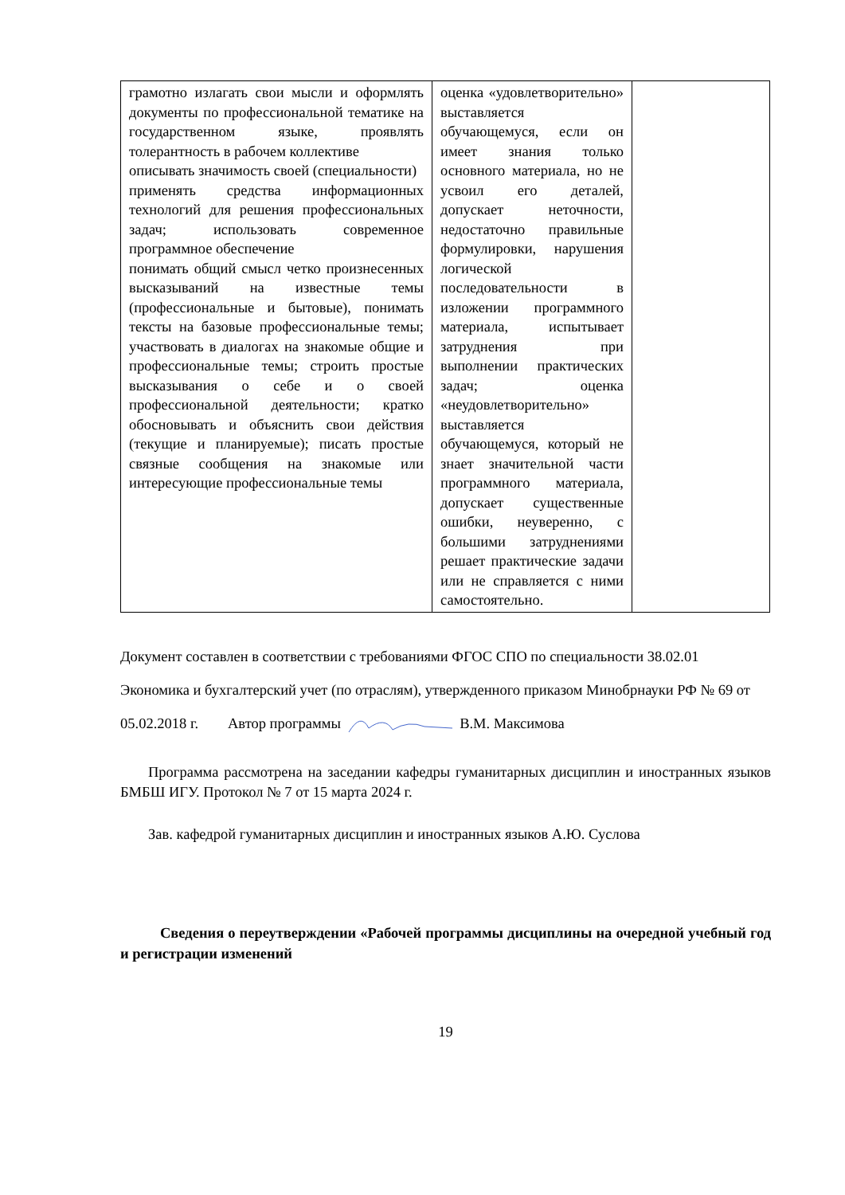| грамотно излагать свои мысли и оформлять документы по профессиональной тематике на государственном языке, проявлять толерантность в рабочем коллективе описывать значимость своей (специальности) применять средства информационных технологий для решения профессиональных задач; использовать современное программное обеспечение понимать общий смысл четко произнесенных высказываний на известные темы (профессиональные и бытовые), понимать тексты на базовые профессиональные темы; участвовать в диалогах на знакомые общие и профессиональные темы; строить простые высказывания о себе и о своей профессиональной деятельности; кратко обосновывать и объяснить свои действия (текущие и планируемые); писать простые связные сообщения на знакомые или интересующие профессиональные темы | оценка «удовлетворительно» выставляется обучающемуся, если он имеет знания только основного материала, но не усвоил его деталей, допускает неточности, недостаточно правильные формулировки, нарушения логической последовательности в изложении программного материала, испытывает затруднения при выполнении практических задач; оценка «неудовлетворительно» выставляется обучающемуся, который не знает значительной части программного материала, допускает существенные ошибки, неуверенно, с большими затруднениями решает практические задачи или не справляется с ними самостоятельно. | |
Документ составлен в соответствии с требованиями ФГОС СПО по специальности 38.02.01 Экономика и бухгалтерский учет (по отраслям), утвержденного приказом Минобрнауки РФ № 69 от 05.02.2018 г. Автор программы В.М. Максимова
Программа рассмотрена на заседании кафедры гуманитарных дисциплин и иностранных языков БМБШ ИГУ. Протокол № 7 от 15 марта 2024 г.
Зав. кафедрой гуманитарных дисциплин и иностранных языков А.Ю. Суслова
Сведения о переутверждении «Рабочей программы дисциплины на очередной учебный год и регистрации изменений
19